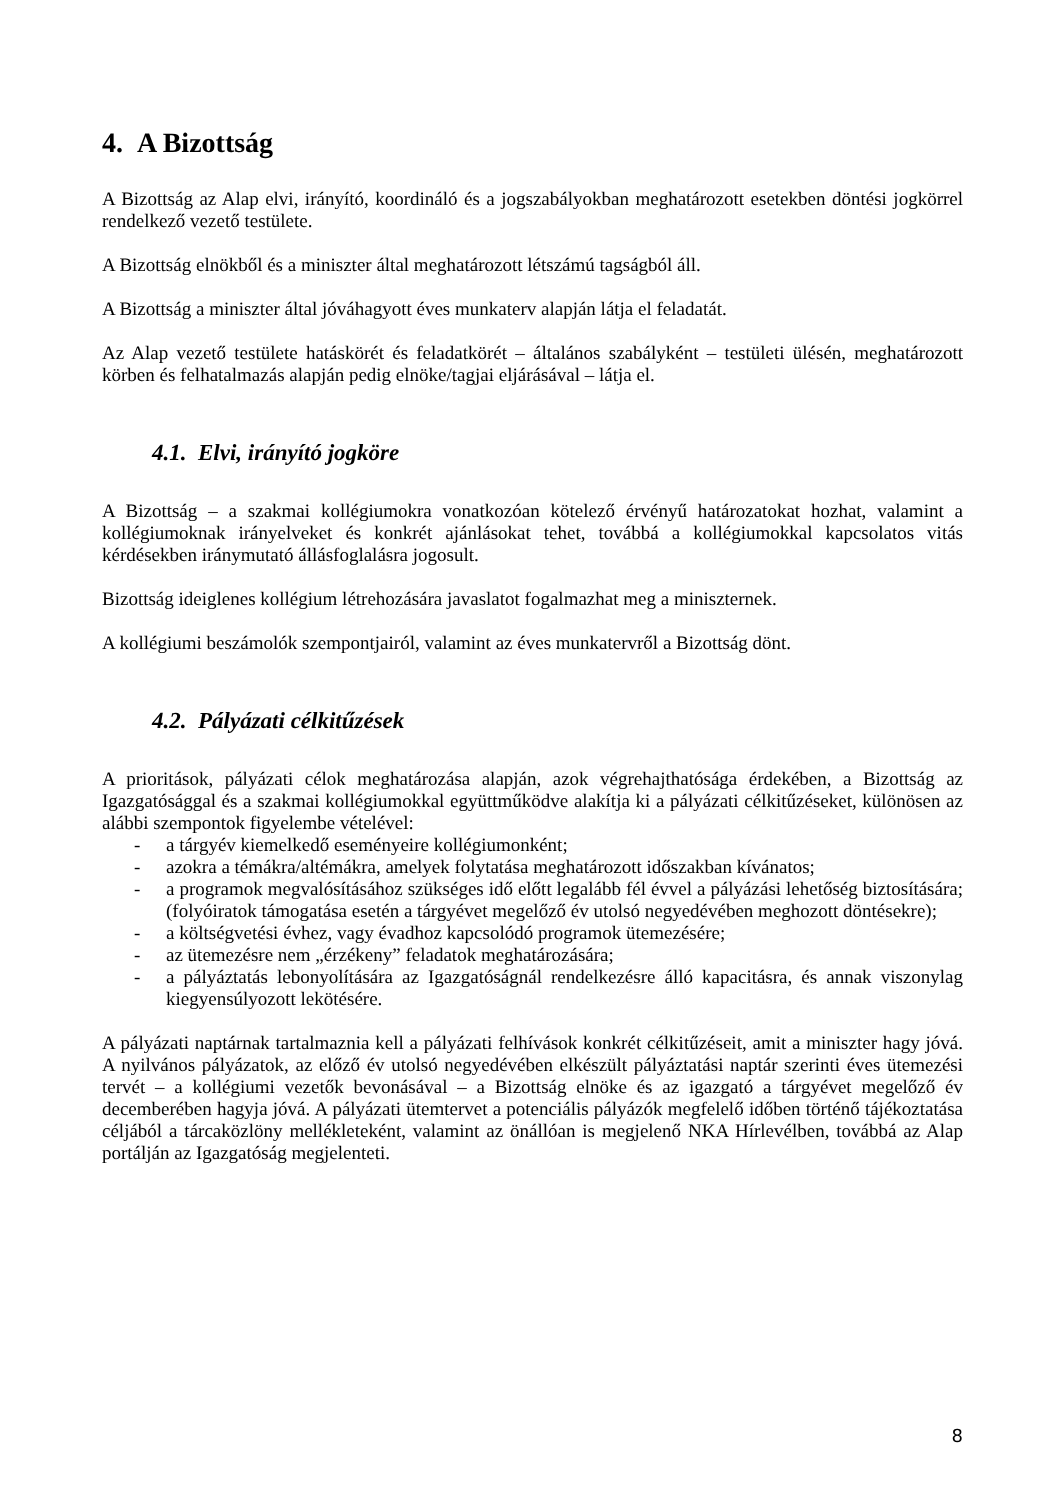4. A Bizottság
A Bizottság az Alap elvi, irányító, koordináló és a jogszabályokban meghatározott esetekben döntési jogkörrel rendelkező vezető testülete.
A Bizottság elnökből és a miniszter által meghatározott létszámú tagságból áll.
A Bizottság a miniszter által jóváhagyott éves munkaterv alapján látja el feladatát.
Az Alap vezető testülete hatáskörét és feladatkörét – általános szabályként – testületi ülésén, meghatározott körben és felhatalmazás alapján pedig elnöke/tagjai eljárásával – látja el.
4.1. Elvi, irányító jogköre
A Bizottság – a szakmai kollégiumokra vonatkozóan kötelező érvényű határozatokat hozhat, valamint a kollégiumoknak irányelveket és konkrét ajánlásokat tehet, továbbá a kollégiumokkal kapcsolatos vitás kérdésekben iránymutató állásfoglalásra jogosult.
Bizottság ideiglenes kollégium létrehozására javaslatot fogalmazhat meg a miniszternek.
A kollégiumi beszámolók szempontjairól, valamint az éves munkatervről a Bizottság dönt.
4.2. Pályázati célkitűzések
A prioritások, pályázati célok meghatározása alapján, azok végrehajthatósága érdekében, a Bizottság az Igazgatósággal és a szakmai kollégiumokkal együttműködve alakítja ki a pályázati célkitűzéseket, különösen az alábbi szempontok figyelembe vételével:
- a tárgyév kiemelkedő eseményeire kollégiumonként;
- azokra a témákra/altémákra, amelyek folytatása meghatározott időszakban kívánatos;
- a programok megvalósításához szükséges idő előtt legalább fél évvel a pályázási lehetőség biztosítására; (folyóiratok támogatása esetén a tárgyévet megelőző év utolsó negyedévében meghozott döntésekre);
- a költségvetési évhez, vagy évadhoz kapcsolódó programok ütemezésére;
- az ütemezésre nem „érzékeny” feladatok meghatározására;
- a pályáztatás lebonyolítására az Igazgatóságnál rendelkezésre álló kapacitásra, és annak viszonylag kiegyensúlyozott lekötésére.
A pályázati naptárnak tartalmaznia kell a pályázati felhívások konkrét célkitűzéseit, amit a miniszter hagy jóvá. A nyilvános pályázatok, az előző év utolsó negyedévében elkészült pályáztatási naptár szerinti éves ütemezési tervét – a kollégiumi vezetők bevonásával – a Bizottság elnöke és az igazgató a tárgyévet megelőző év decemberében hagyja jóvá. A pályázati ütemtervet a potenciális pályázók megfelelő időben történő tájékoztatása céljából a tárcaközlöny mellékleteként, valamint az önállóan is megjelenő NKA Hírlevélben, továbbá az Alap portálján az Igazgatóság megjelenteti.
8